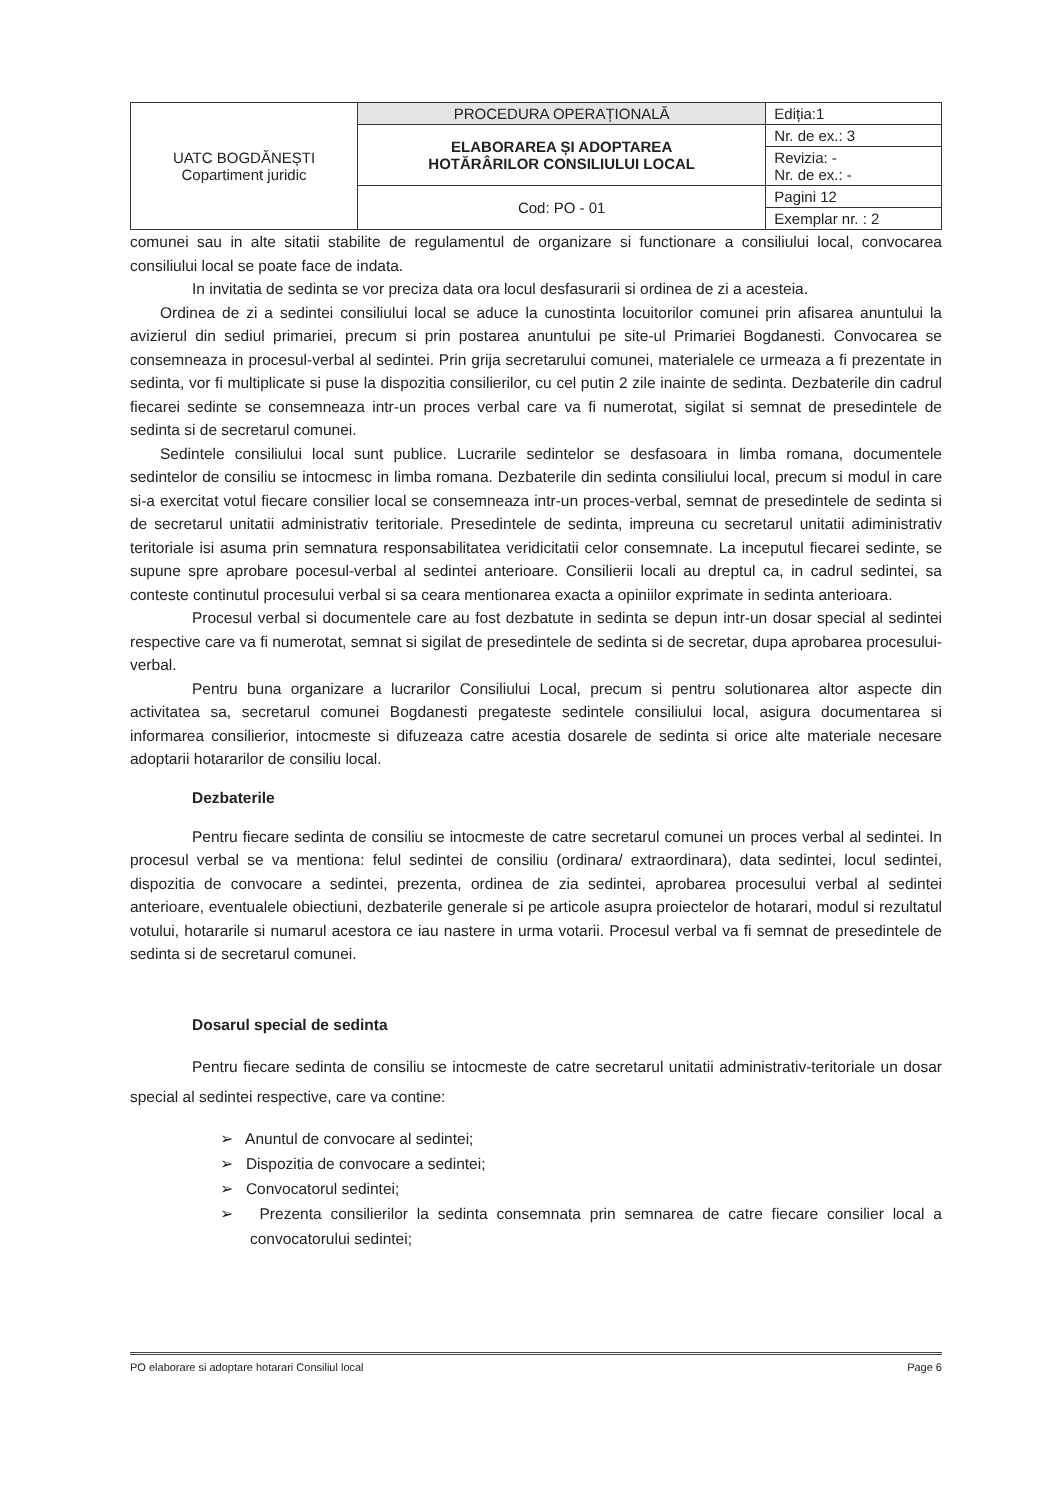| UATC BOGDĂNEȘTI Copartiment juridic | PROCEDURA OPERAȚIONALĂ | Ediția:1 |
| | ELABORAREA ȘI ADOPTAREA HOTĂRÂRILOR CONSILIULUI LOCAL | Nr. de ex.: 3 |
| | | Revizia: - Nr. de ex.: - |
| | Cod: PO - 01 | Pagini 12 |
| | | Exemplar nr. : 2 |
comunei sau in alte sitatii stabilite de regulamentul de organizare si functionare a consiliului local, convocarea consiliului local se poate face de indata.
In invitatia de sedinta se vor preciza data ora locul desfasurarii si ordinea de zi a acesteia.
Ordinea de zi a sedintei consiliului local se aduce la cunostinta locuitorilor comunei prin afisarea anuntului la avizierul din sediul primariei, precum si prin postarea anuntului pe site-ul Primariei Bogdanesti. Convocarea se consemneaza in procesul-verbal al sedintei. Prin grija secretarului comunei, materialele ce urmeaza a fi prezentate in sedinta, vor fi multiplicate si puse la dispozitia consilierilor, cu cel putin 2 zile inainte de sedinta. Dezbaterile din cadrul fiecarei sedinte se consemneaza intr-un proces verbal care va fi numerotat, sigilat si semnat de presedintele de sedinta si de secretarul comunei.
Sedintele consiliului local sunt publice. Lucrarile sedintelor se desfasoara in limba romana, documentele sedintelor de consiliu se intocmesc in limba romana. Dezbaterile din sedinta consiliului local, precum si modul in care si-a exercitat votul fiecare consilier local se consemneaza intr-un proces-verbal, semnat de presedintele de sedinta si de secretarul unitatii administrativ teritoriale. Presedintele de sedinta, impreuna cu secretarul unitatii adiministrativ teritoriale isi asuma prin semnatura responsabilitatea veridicitatii celor consemnate. La inceputul fiecarei sedinte, se supune spre aprobare pocesul-verbal al sedintei anterioare. Consilierii locali au dreptul ca, in cadrul sedintei, sa conteste continutul procesului verbal si sa ceara mentionarea exacta a opiniilor exprimate in sedinta anterioara.
Procesul verbal si documentele care au fost dezbatute in sedinta se depun intr-un dosar special al sedintei respective care va fi numerotat, semnat si sigilat de presedintele de sedinta si de secretar, dupa aprobarea procesului- verbal.
Pentru buna organizare a lucrarilor Consiliului Local, precum si pentru solutionarea altor aspecte din activitatea sa, secretarul comunei Bogdanesti pregateste sedintele consiliului local, asigura documentarea si informarea consilierior, intocmeste si difuzeaza catre acestia dosarele de sedinta si orice alte materiale necesare adoptarii hotararilor de consiliu local.
Dezbaterile
Pentru fiecare sedinta de consiliu se intocmeste de catre secretarul comunei un proces verbal al sedintei. In procesul verbal se va mentiona: felul sedintei de consiliu (ordinara/ extraordinara), data sedintei, locul sedintei, dispozitia de convocare a sedintei, prezenta, ordinea de zia sedintei, aprobarea procesului verbal al sedintei anterioare, eventualele obiectiuni, dezbaterile generale si pe articole asupra proiectelor de hotarari, modul si rezultatul votului, hotararile si numarul acestora ce iau nastere in urma votarii. Procesul verbal va fi semnat de presedintele de sedinta si de secretarul comunei.
Dosarul special de sedinta
Pentru fiecare sedinta de consiliu se intocmeste de catre secretarul unitatii administrativ-teritoriale un dosar special al sedintei respective, care va contine:
➢ Anuntul de convocare al sedintei;
➢ Dispozitia de convocare a sedintei;
➢ Convocatorul sedintei;
➢ Prezenta consilierilor la sedinta consemnata prin semnarea de catre fiecare consilier local a convocatorului sedintei;
PO elaborare si adoptare hotarari Consiliul local Page 6